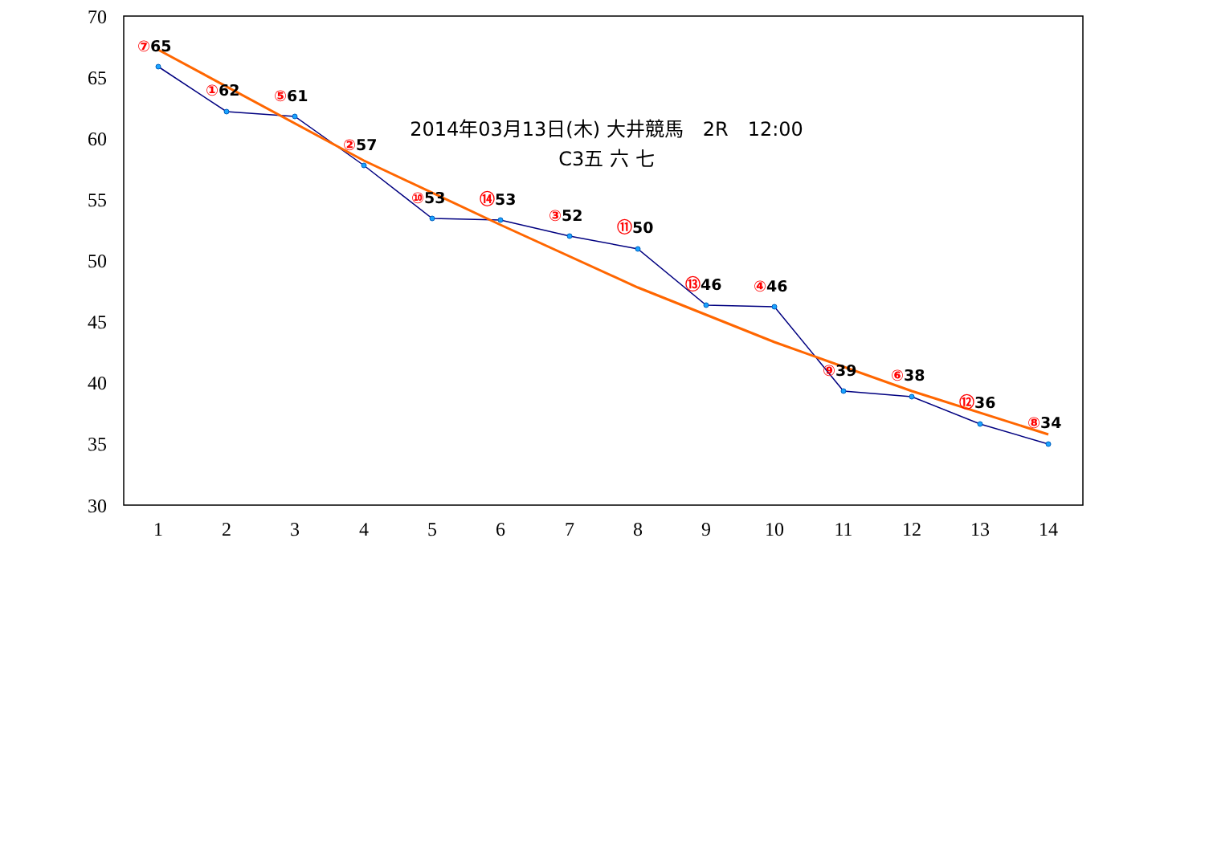2014年03月13日(木) 大井競馬　2R　12:00
C3五 六 七
70
65
60
55
50
45
40
35
30
1
2
3
4
5
6
7
8
9
10
11
12
13
14
⑦65
①62
⑤61
②57
⑩53
⑭53
③52
⑪50
⑬46
④46
⑨39
⑥38
⑫36
⑧34